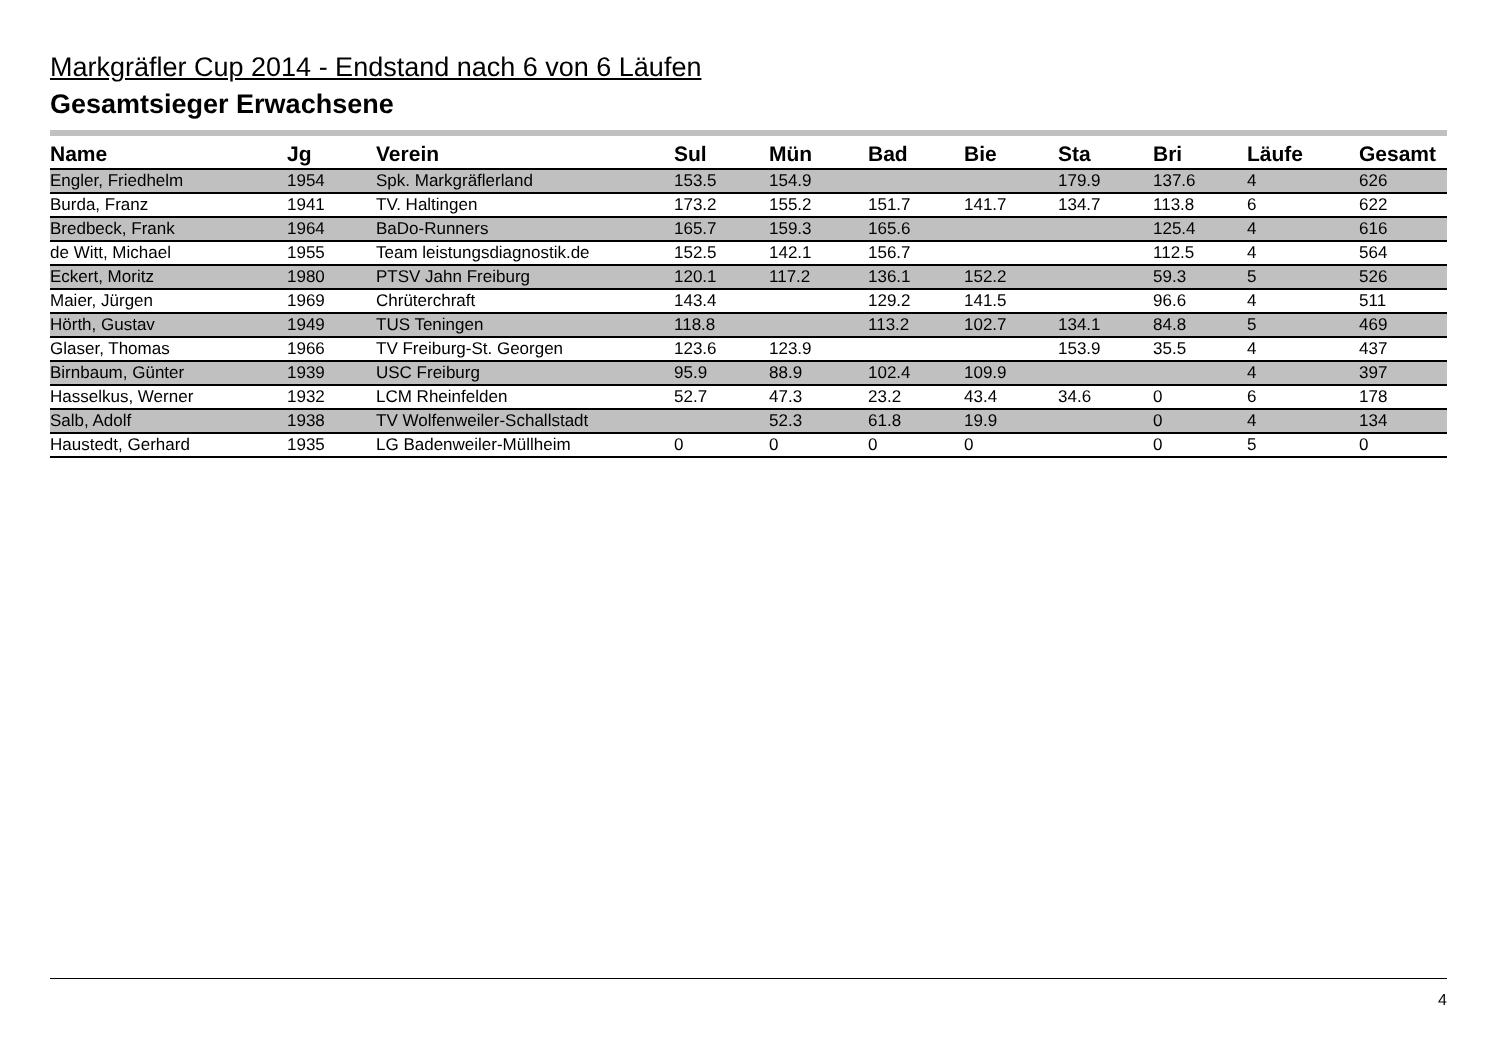Markgräfler Cup 2014 - Endstand nach 6 von 6 Läufen
Gesamtsieger Erwachsene
| Name | Jg | Verein | Sul | Mün | Bad | Bie | Sta | Bri | Läufe | Gesamt |
| --- | --- | --- | --- | --- | --- | --- | --- | --- | --- | --- |
| Engler, Friedhelm | 1954 | Spk. Markgräflerland | 153.5 | 154.9 | | | 179.9 | 137.6 | 4 | 626 |
| Burda, Franz | 1941 | TV. Haltingen | 173.2 | 155.2 | 151.7 | 141.7 | 134.7 | 113.8 | 6 | 622 |
| Bredbeck, Frank | 1964 | BaDo-Runners | 165.7 | 159.3 | 165.6 | | | 125.4 | 4 | 616 |
| de Witt, Michael | 1955 | Team leistungsdiagnostik.de | 152.5 | 142.1 | 156.7 | | | 112.5 | 4 | 564 |
| Eckert, Moritz | 1980 | PTSV Jahn Freiburg | 120.1 | 117.2 | 136.1 | 152.2 | | 59.3 | 5 | 526 |
| Maier, Jürgen | 1969 | Chrüterchraft | 143.4 | | 129.2 | 141.5 | | 96.6 | 4 | 511 |
| Hörth, Gustav | 1949 | TUS Teningen | 118.8 | | 113.2 | 102.7 | 134.1 | 84.8 | 5 | 469 |
| Glaser, Thomas | 1966 | TV Freiburg-St. Georgen | 123.6 | 123.9 | | | 153.9 | 35.5 | 4 | 437 |
| Birnbaum, Günter | 1939 | USC Freiburg | 95.9 | 88.9 | 102.4 | 109.9 | | | 4 | 397 |
| Hasselkus, Werner | 1932 | LCM Rheinfelden | 52.7 | 47.3 | 23.2 | 43.4 | 34.6 | 0 | 6 | 178 |
| Salb, Adolf | 1938 | TV Wolfenweiler-Schallstadt | | 52.3 | 61.8 | 19.9 | | 0 | 4 | 134 |
| Haustedt, Gerhard | 1935 | LG Badenweiler-Müllheim | 0 | 0 | 0 | 0 | | 0 | 5 | 0 |
4